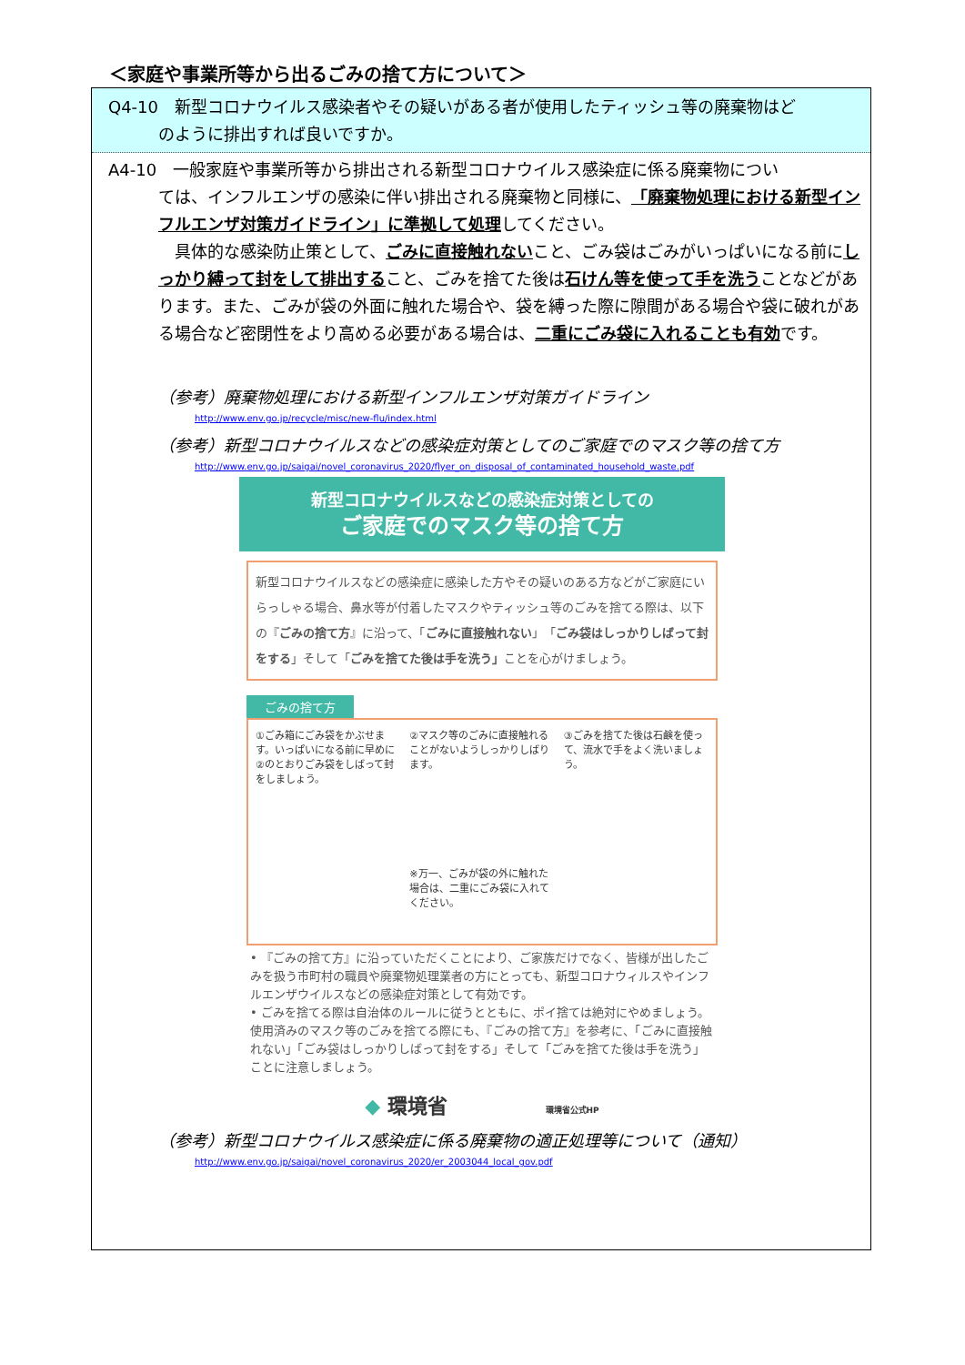＜家庭や事業所等から出るごみの捨て方について＞
Q4-10　新型コロナウイルス感染者やその疑いがある者が使用したティッシュ等の廃棄物はど
のように排出すれば良いですか。
A4-10　一般家庭や事業所等から排出される新型コロナウイルス感染症に係る廃棄物につい
ては、インフルエンザの感染に伴い排出される廃棄物と同様に、「廃棄物処理における新型インフルエンザ対策ガイドライン」に準拠して処理してください。
　具体的な感染防止策として、ごみに直接触れないこと、ごみ袋はごみがいっぱいになる前にしっかり縛って封をして排出すること、ごみを捨てた後は石けん等を使って手を洗うことなどがあります。また、ごみが袋の外面に触れた場合や、袋を縛った際に隙間がある場合や袋に破れがある場合など密閉性をより高める必要がある場合は、二重にごみ袋に入れることも有効です。
（参考）廃棄物処理における新型インフルエンザ対策ガイドライン
http://www.env.go.jp/recycle/misc/new-flu/index.html
（参考）新型コロナウイルスなどの感染症対策としてのご家庭でのマスク等の捨て方
http://www.env.go.jp/saigai/novel_coronavirus_2020/flyer_on_disposal_of_contaminated_household_waste.pdf
新型コロナウイルスなどの感染症対策としての
ご家庭でのマスク等の捨て方
新型コロナウイルスなどの感染症に感染した方やその疑いのある方などがご家庭にいらっしゃる場合、鼻水等が付着したマスクやティッシュ等のごみを捨てる際は、以下の『ごみの捨て方』に沿って、「ごみに直接触れない」「ごみ袋はしっかりしばって封をする」そして「ごみを捨てた後は手を洗う」ことを心がけましょう。
ごみの捨て方
①ごみ箱にごみ袋をかぶせます。いっぱいになる前に早めに②のとおりごみ袋をしばって封をしましょう。
②マスク等のごみに直接触れることがないようしっかりしばります。
※万一、ごみが袋の外に触れた場合は、二重にごみ袋に入れてください。
③ごみを捨てた後は石鹸を使って、流水で手をよく洗いましょう。
• 『ごみの捨て方』に沿っていただくことにより、ご家族だけでなく、皆様が出したごみを扱う市町村の職員や廃棄物処理業者の方にとっても、新型コロナウィルスやインフルエンザウイルスなどの感染症対策として有効です。
• ごみを捨てる際は自治体のルールに従うとともに、ポイ捨ては絶対にやめましょう。使用済みのマスク等のごみを捨てる際にも、『ごみの捨て方』を参考に、「ごみに直接触れない」「ごみ袋はしっかりしばって封をする」そして「ごみを捨てた後は手を洗う」ことに注意しましょう。
◆ 環境省 環境省公式HP
（参考）新型コロナウイルス感染症に係る廃棄物の適正処理等について（通知）
http://www.env.go.jp/saigai/novel_coronavirus_2020/er_2003044_local_gov.pdf